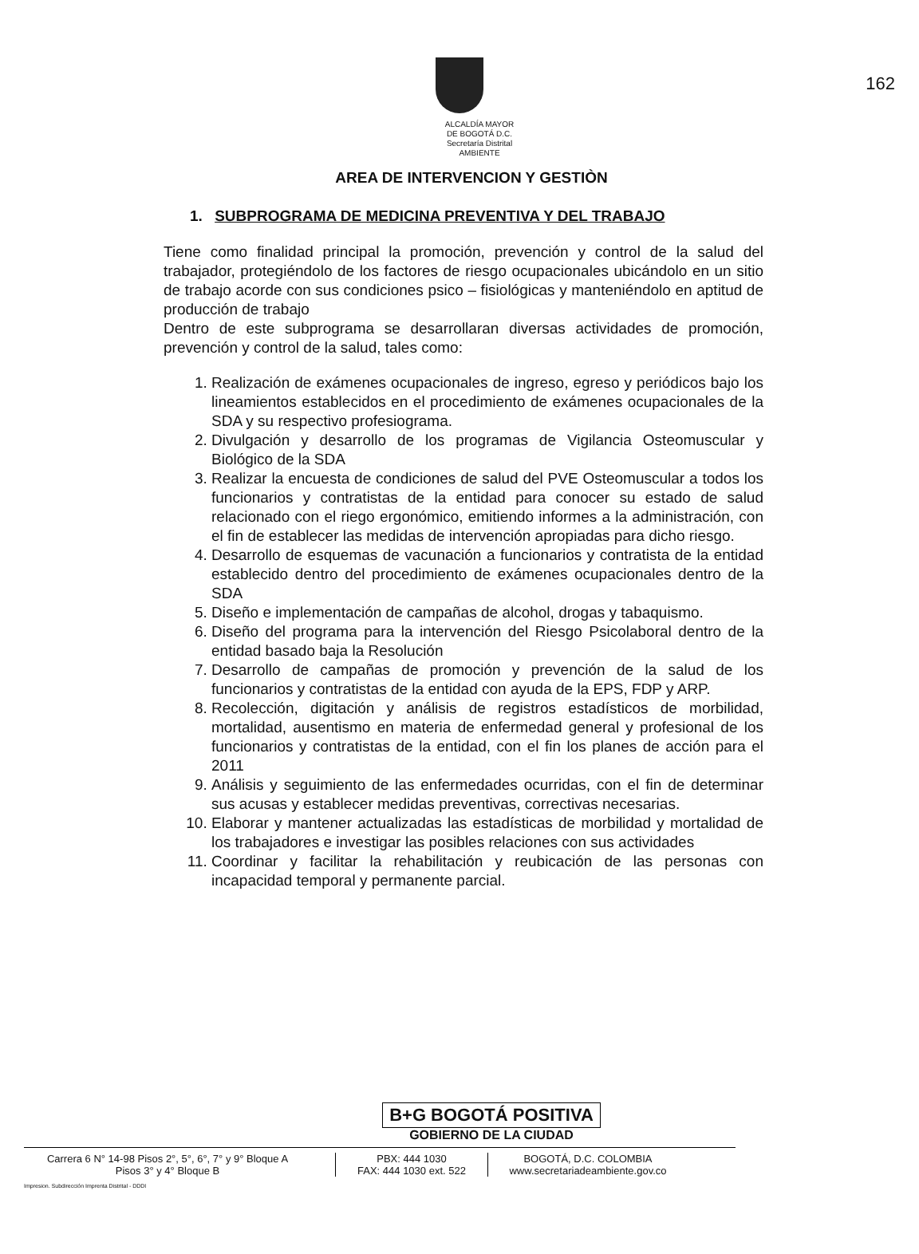162
ALCALDÍA MAYOR
DE BOGOTÁ D.C.
Secretaría Distrital
AMBIENTE
AREA DE INTERVENCION Y GESTIÒN
1. SUBPROGRAMA DE MEDICINA PREVENTIVA Y DEL TRABAJO
Tiene como finalidad principal la promoción, prevención y control de la salud del trabajador, protegiéndolo de los factores de riesgo ocupacionales ubicándolo en un sitio de trabajo acorde con sus condiciones psico – fisiológicas y manteniéndolo en aptitud de producción de trabajo
Dentro de este subprograma se desarrollaran diversas actividades de promoción, prevención y control de la salud, tales como:
1. Realización de exámenes ocupacionales de ingreso, egreso y periódicos bajo los lineamientos establecidos en el procedimiento de exámenes ocupacionales de la SDA y su respectivo profesiograma.
2. Divulgación y desarrollo de los programas de Vigilancia Osteomuscular y Biológico de la SDA
3. Realizar la encuesta de condiciones de salud del PVE Osteomuscular a todos los funcionarios y contratistas de la entidad para conocer su estado de salud relacionado con el riego ergonómico, emitiendo informes a la administración, con el fin de establecer las medidas de intervención apropiadas para dicho riesgo.
4. Desarrollo de esquemas de vacunación a funcionarios y contratista de la entidad establecido dentro del procedimiento de exámenes ocupacionales dentro de la SDA
5. Diseño e implementación de campañas de alcohol, drogas y tabaquismo.
6. Diseño del programa para la intervención del Riesgo Psicolaboral dentro de la entidad basado baja la Resolución
7. Desarrollo de campañas de promoción y prevención de la salud de los funcionarios y contratistas de la entidad con ayuda de la EPS, FDP y ARP.
8. Recolección, digitación y análisis de registros estadísticos de morbilidad, mortalidad, ausentismo en materia de enfermedad general y profesional de los funcionarios y contratistas de la entidad, con el fin los planes de acción para el 2011
9. Análisis y seguimiento de las enfermedades ocurridas, con el fin de determinar sus acusas y establecer medidas preventivas, correctivas necesarias.
10. Elaborar y mantener actualizadas las estadísticas de morbilidad y mortalidad de los trabajadores e investigar las posibles relaciones con sus actividades
11. Coordinar y facilitar la rehabilitación y reubicación de las personas con incapacidad temporal y permanente parcial.
B+G BOGOTÁ POSITIVA
GOBIERNO DE LA CIUDAD
Carrera 6 N° 14-98 Pisos 2°, 5°, 6°, 7° y 9° Bloque A
Pisos 3° y 4° Bloque B
PBX: 444 1030
FAX: 444 1030 ext. 522
BOGOTÁ, D.C. COLOMBIA
www.secretariadeambiente.gov.co
Impresion. Subdirección Imprenta Distrital - DDDI